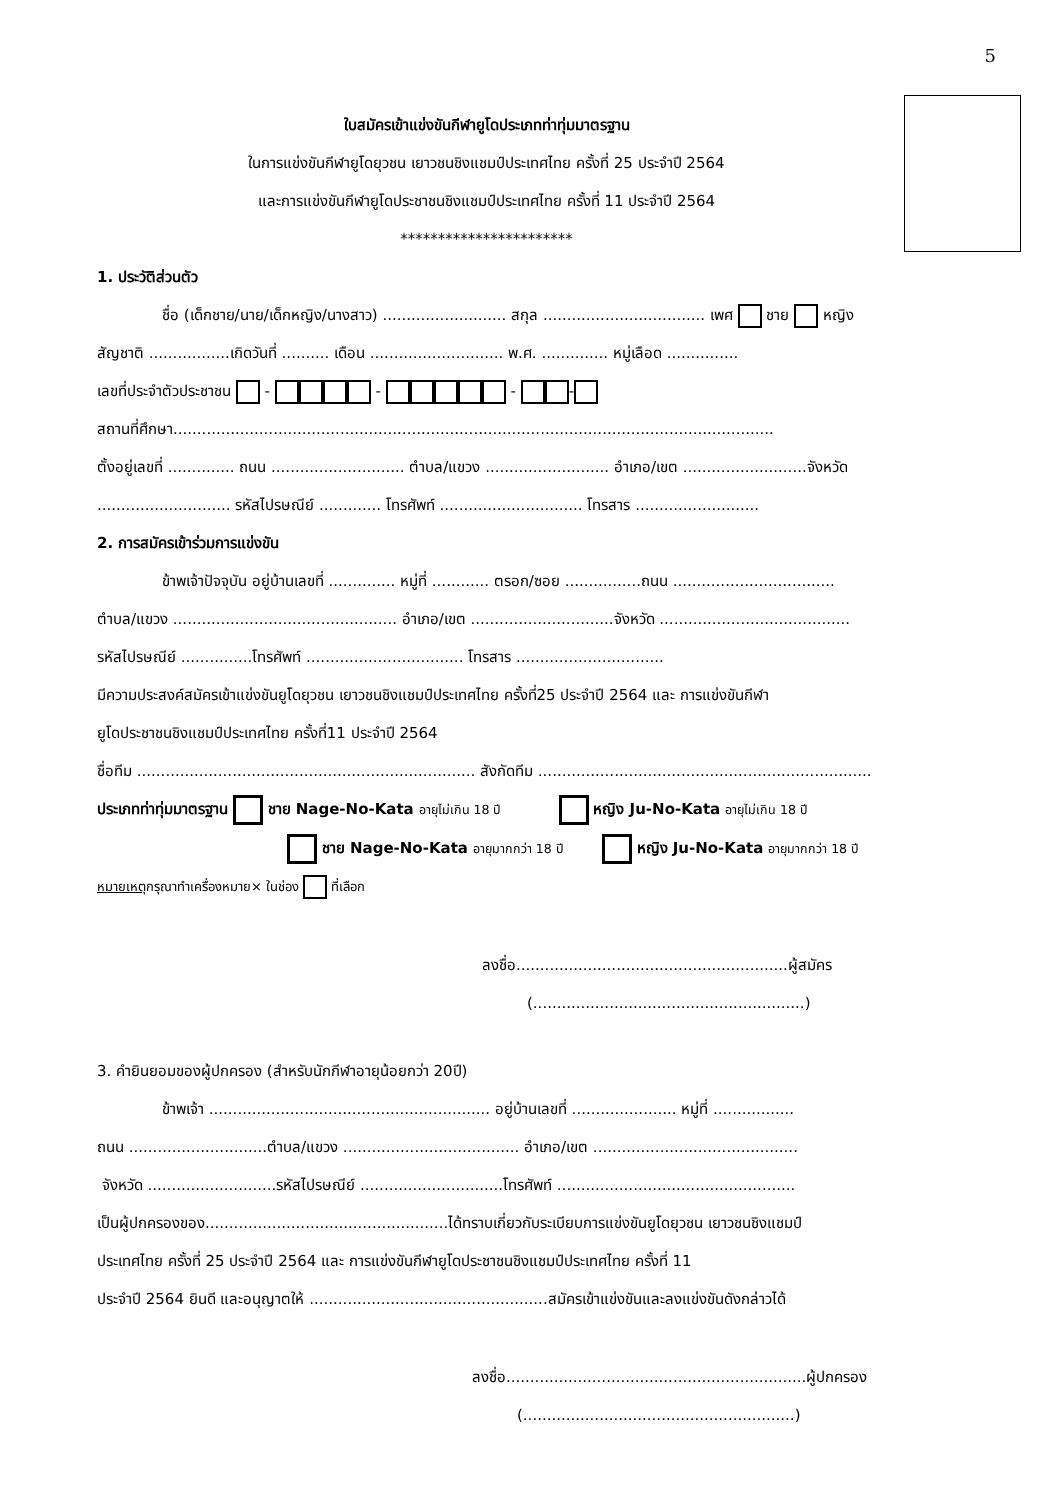5
ใบสมัครเข้าแข่งขันกีฬายูโดประเภทท่าทุ่มมาตรฐาน
ในการแข่งขันกีฬายูโดยุวชน เยาวชนชิงแชมป์ประเทศไทย ครั้งที่ 25 ประจำปี 2564
และการแข่งขันกีฬายูโดประชาชนชิงแชมป์ประเทศไทย ครั้งที่ 11 ประจำปี 2564
***********************
1. ประวัติส่วนตัว
ชื่อ (เด็กชาย/นาย/เด็กหญิง/นางสาว) .......................... สกุล .................................. เพศ ชาย หญิง
สัญชาติ .................เกิดวันที่ .......... เดือน ............................ พ.ศ. .............. หมู่เลือด ...............
เลขที่ประจำตัวประชาชน - - - -
สถานที่ศึกษา..............................................................................................................................
ตั้งอยู่เลขที่ .............. ถนน ............................ ตำบล/แขวง .......................... อำเภอ/เขต ..........................จังหวัด
............................ รหัสไปรษณีย์ ............. โทรศัพท์ .............................. โทรสาร ..........................
2. การสมัครเข้าร่วมการแข่งขัน
ข้าพเจ้าปัจจุบัน อยู่บ้านเลขที่ .............. หมู่ที่ ............ ตรอก/ซอย ................ถนน ..................................
ตำบล/แขวง ............................................... อำเภอ/เขต ..............................จังหวัด ........................................
รหัสไปรษณีย์ ...............โทรศัพท์ ................................. โทรสาร ...............................
มีความประสงค์สมัครเข้าแข่งขันยูโดยุวชน เยาวชนชิงแชมป์ประเทศไทย ครั้งที่25 ประจำปี 2564 และ การแข่งขันกีฬา
ยูโดประชาชนชิงแชมป์ประเทศไทย ครั้งที่11 ประจำปี 2564
ชื่อทีม ....................................................................... สังกัดทีม ......................................................................
ประเภทท่าทุ่มมาตรฐาน ชาย Nage-No-Kata อายุไม่เกิน 18 ปี หญิง Ju-No-Kata อายุไม่เกิน 18 ปี
ชาย Nage-No-Kata อายุมากกว่า 18 ปี หญิง Ju-No-Kata อายุมากกว่า 18 ปี
หมายเหตุกรุณาทำเครื่องหมาย× ในช่อง ที่เลือก
ลงชื่อ.........................................................ผู้สมัคร
(.........................................................)
3. คำยินยอมของผู้ปกครอง (สำหรับนักกีฬาอายุน้อยกว่า 20ปี)
ข้าพเจ้า ........................................................... อยู่บ้านเลขที่ ...................... หมู่ที่ .................
ถนน .............................ตำบล/แขวง ..................................... อำเภอ/เขต ...........................................
จังหวัด ...........................รหัสไปรษณีย์ ..............................โทรศัพท์ ..................................................
เป็นผู้ปกครองของ...................................................ได้ทราบเกี่ยวกับระเบียบการแข่งขันยูโดยุวชน เยาวชนชิงแชมป์
ประเทศไทย ครั้งที่ 25 ประจำปี 2564 และ การแข่งขันกีฬายูโดประชาชนชิงแชมป์ประเทศไทย ครั้งที่ 11
ประจำปี 2564 ยินดี และอนุญาตให้ ..................................................สมัครเข้าแข่งขันและลงแข่งขันดังกล่าวได้
ลงชื่อ...............................................................ผู้ปกครอง
(.........................................................)